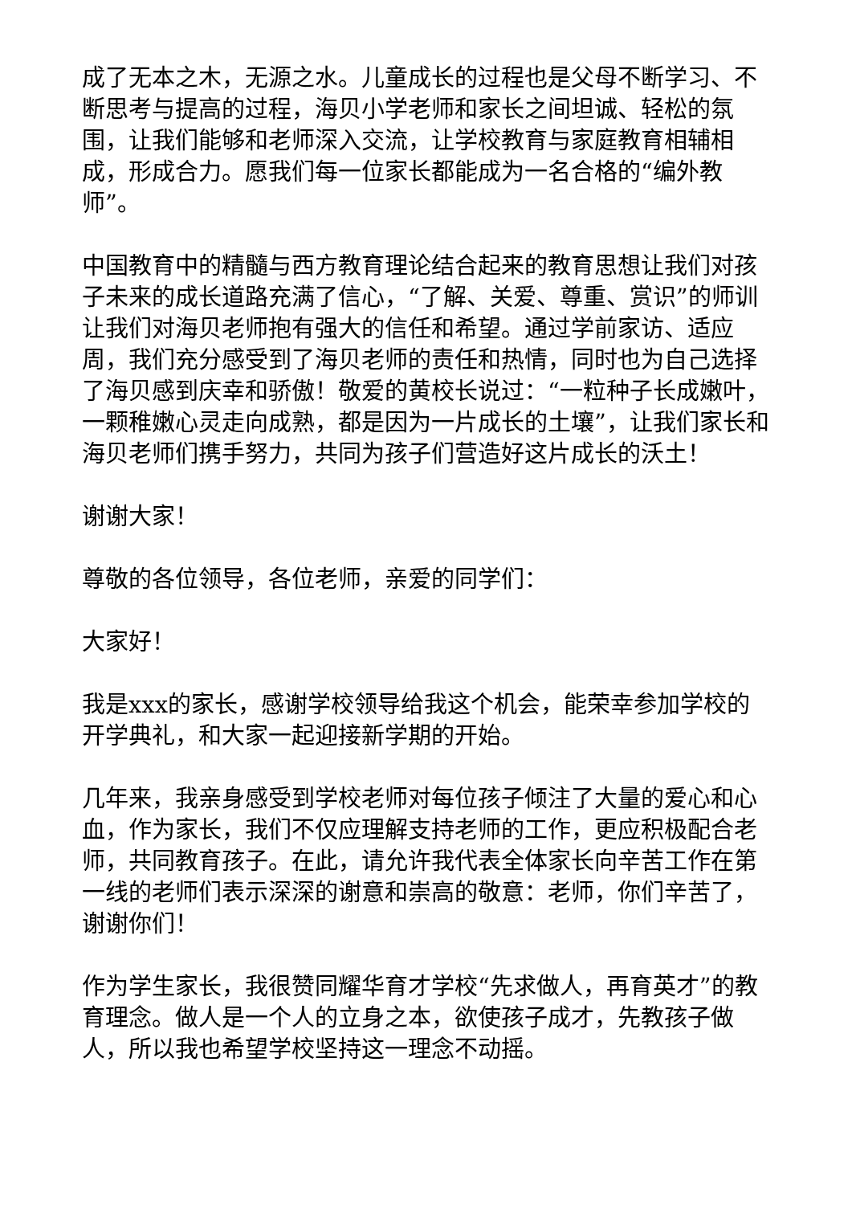成了无本之木，无源之水。儿童成长的过程也是父母不断学习、不断思考与提高的过程，海贝小学老师和家长之间坦诚、轻松的氛围，让我们能够和老师深入交流，让学校教育与家庭教育相辅相成，形成合力。愿我们每一位家长都能成为一名合格的“编外教师”。
中国教育中的精髓与西方教育理论结合起来的教育思想让我们对孩子未来的成长道路充满了信心，“了解、关爱、尊重、赏识”的师训让我们对海贝老师抱有强大的信任和希望。通过学前家访、适应周，我们充分感受到了海贝老师的责任和热情，同时也为自己选择了海贝感到庆幸和骄傲！敬爱的黄校长说过：“一粒种子长成嫩叶，一颗稚嫩心灵走向成熟，都是因为一片成长的土壤”，让我们家长和海贝老师们携手努力，共同为孩子们营造好这片成长的沃土！
谢谢大家！
尊敬的各位领导，各位老师，亲爱的同学们：
大家好！
我是xxx的家长，感谢学校领导给我这个机会，能荣幸参加学校的开学典礼，和大家一起迎接新学期的开始。
几年来，我亲身感受到学校老师对每位孩子倾注了大量的爱心和心血，作为家长，我们不仅应理解支持老师的工作，更应积极配合老师，共同教育孩子。在此，请允许我代表全体家长向辛苦工作在第一线的老师们表示深深的谢意和崇高的敬意：老师，你们辛苦了，谢谢你们！
作为学生家长，我很赞同耀华育才学校“先求做人，再育英才”的教育理念。做人是一个人的立身之本，欲使孩子成才，先教孩子做人，所以我也希望学校坚持这一理念不动摇。